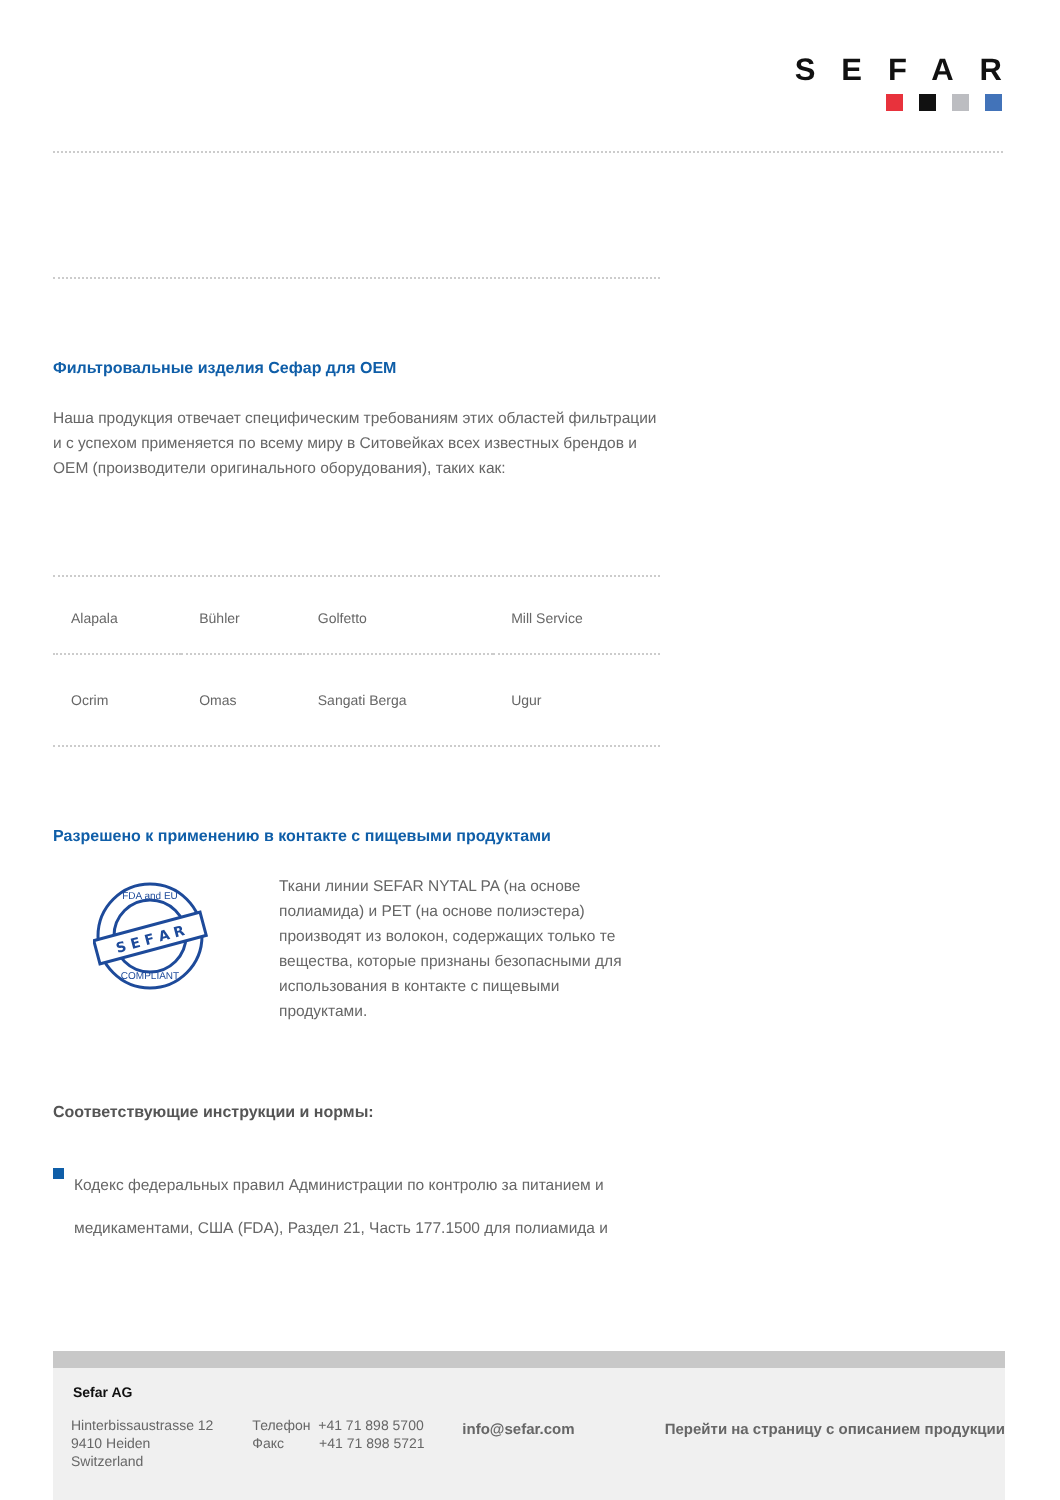SEFAR
Фильтровальные изделия Сефар для OEM
Наша продукция отвечает специфическим требованиям этих областей фильтрации и с успехом применяется по всему миру в Ситовейках всех известных брендов и OEM (производители оригинального оборудования), таких как:
| Alapala | Bühler | Golfetto | Mill Service |
| Ocrim | Omas | Sangati Berga | Ugur |
Разрешено к применению в контакте с пищевыми продуктами
S E F A R
FDA and EU
COMPLIANT
Ткани линии SEFAR NYTAL PA (на основе полиамида) и PET (на основе полиэстера) производят из волокон, содержащих только те вещества, которые признаны безопасными для использования в контакте с пищевыми продуктами.
Соответствующие инструкции и нормы:
Кодекс федеральных правил Администрации по контролю за питанием и медикаментами, США (FDA), Раздел 21, Часть 177.1500 для полиамида и
Sefar AG
Hinterbissaustrasse 12
9410 Heiden
Switzerland
Телефон +41 71 898 5700
Факс +41 71 898 5721
info@sefar.com Перейти на страницу с описанием продукции